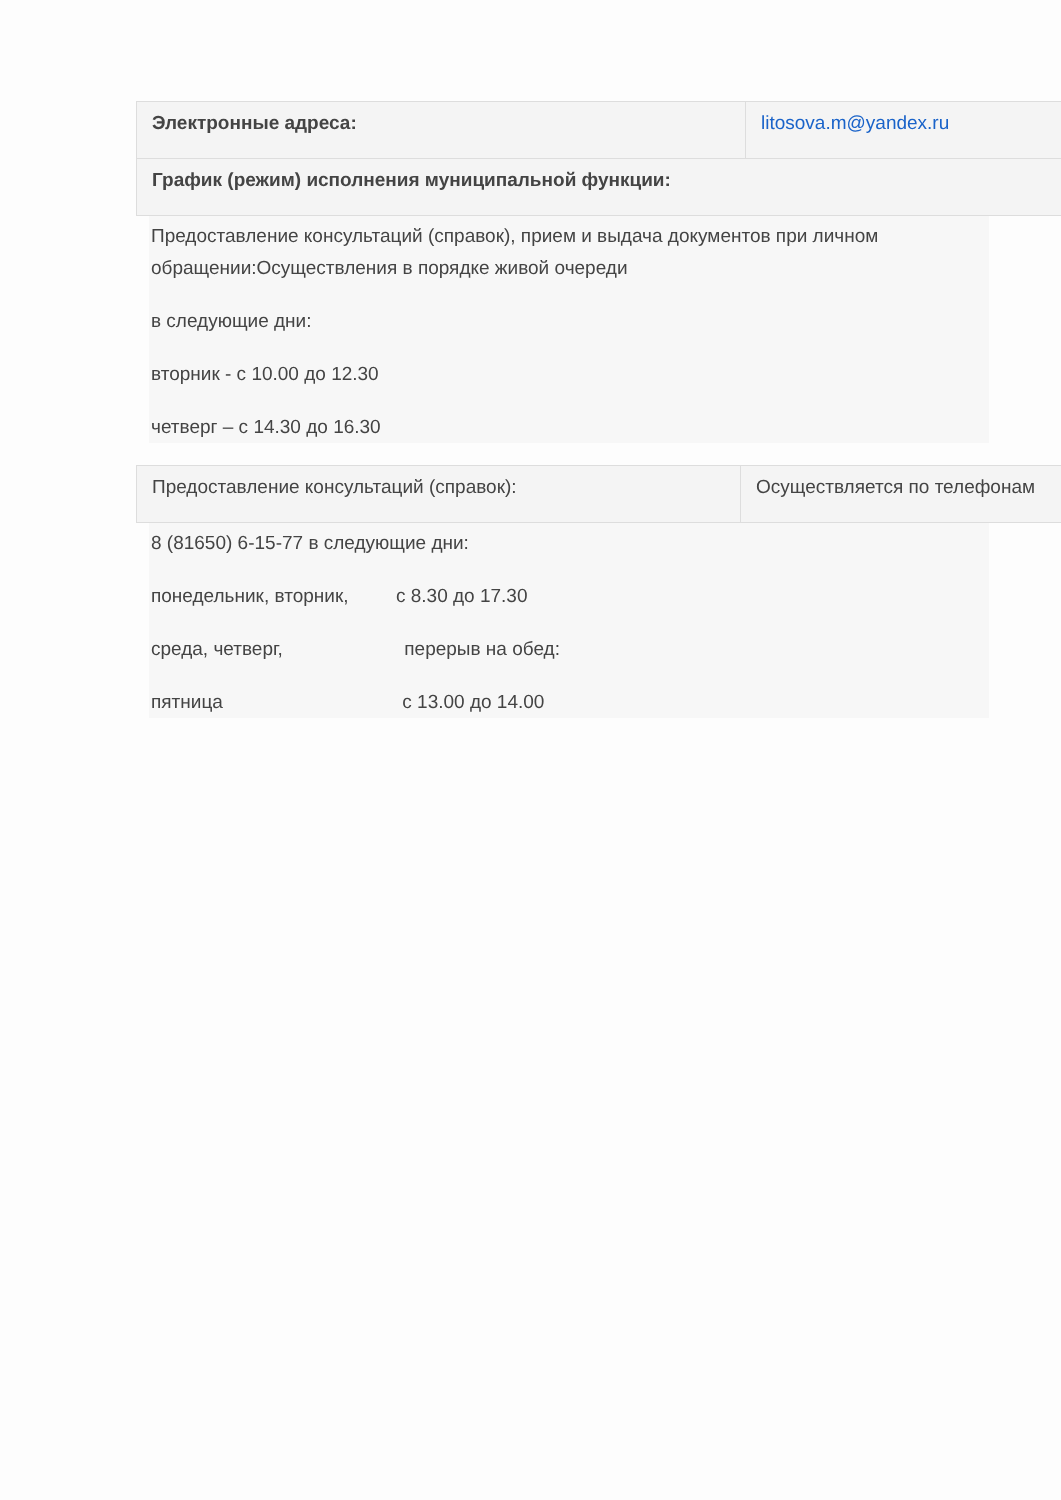| Электронные адреса: | litosova.m@yandex.ru |
| График (режим) исполнения муниципальной функции: | |
Предоставление консультаций (справок), прием и выдача документов при личном обращении:Осуществления в порядке живой очереди
в следующие дни:
вторник - с 10.00 до 12.30
четверг – с 14.30 до 16.30
| Предоставление консультаций (справок): | Осуществляется по телефонам |
8 (81650) 6-15-77 в следующие дни:
понедельник, вторник, с 8.30 до 17.30
среда, четверг, перерыв на обед:
пятница с 13.00 до 14.00